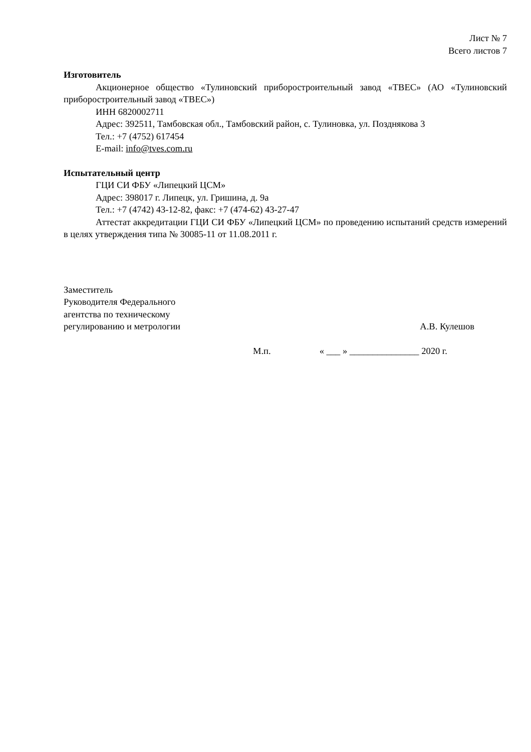Лист № 7
Всего листов 7
Изготовитель
Акционерное общество «Тулиновский приборостроительный завод «ТВЕС» (АО «Тулиновский приборостроительный завод «ТВЕС»)
ИНН 6820002711
Адрес: 392511, Тамбовская обл., Тамбовский район, с. Тулиновка, ул. Позднякова 3
Тел.: +7 (4752) 617454
E-mail: info@tves.com.ru
Испытательный центр
ГЦИ СИ ФБУ «Липецкий ЦСМ»
Адрес: 398017 г. Липецк, ул. Гришина, д. 9а
Тел.: +7 (4742) 43-12-82, факс: +7 (474-62) 43-27-47
Аттестат аккредитации ГЦИ СИ ФБУ «Липецкий ЦСМ» по проведению испытаний средств измерений в целях утверждения типа № 30085-11 от 11.08.2011 г.
Заместитель
Руководителя Федерального
агентства по техническому
регулированию и метрологии
А.В. Кулешов
М.п. « ___ » _______________ 2020 г.